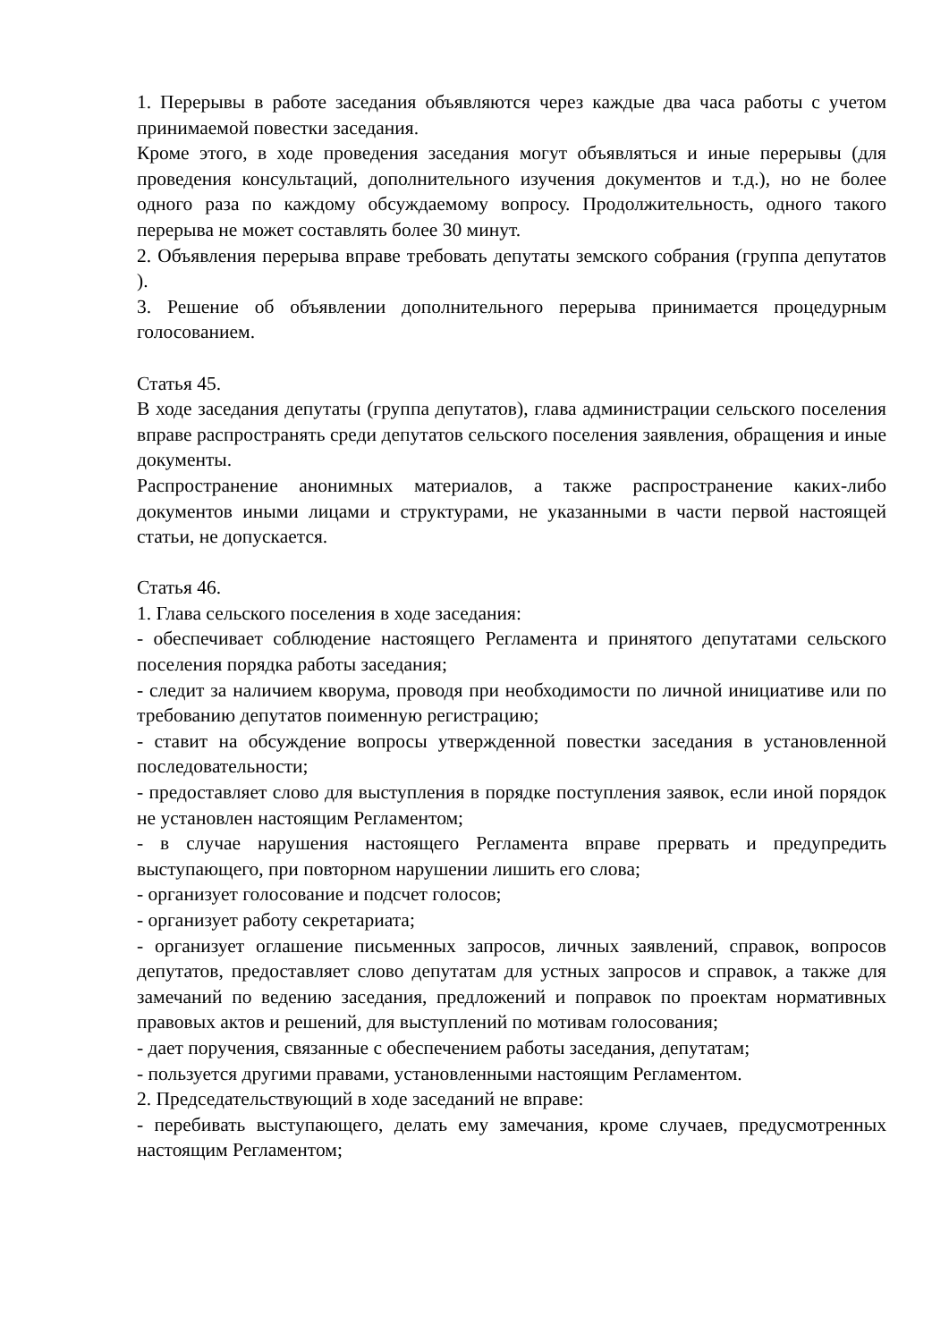1. Перерывы в работе заседания объявляются через каждые два часа работы с учетом принимаемой повестки заседания.
Кроме этого, в ходе проведения заседания могут объявляться и иные перерывы (для проведения консультаций, дополнительного изучения документов и т.д.), но не более одного раза по каждому обсуждаемому вопросу. Продолжительность, одного такого перерыва не может составлять более 30 минут.
2. Объявления перерыва вправе требовать депутаты земского собрания (группа депутатов ).
3. Решение об объявлении дополнительного перерыва принимается процедурным голосованием.
Статья 45.
В ходе заседания депутаты (группа депутатов), глава администрации сельского поселения вправе распространять среди депутатов сельского поселения заявления, обращения и иные документы.
Распространение анонимных материалов, а также распространение каких-либо документов иными лицами и структурами, не указанными в части первой настоящей статьи, не допускается.
Статья 46.
1. Глава сельского поселения в ходе заседания:
- обеспечивает соблюдение настоящего Регламента и принятого депутатами сельского поселения порядка работы заседания;
- следит за наличием кворума, проводя при необходимости по личной инициативе или по требованию депутатов поименную регистрацию;
- ставит на обсуждение вопросы утвержденной повестки заседания в установленной последовательности;
- предоставляет слово для выступления в порядке поступления заявок, если иной порядок не установлен настоящим Регламентом;
- в случае нарушения настоящего Регламента вправе прервать и предупредить выступающего, при повторном нарушении лишить его слова;
- организует голосование и подсчет голосов;
- организует работу секретариата;
- организует оглашение письменных запросов, личных заявлений, справок, вопросов депутатов, предоставляет слово депутатам для устных запросов и справок, а также для замечаний по ведению заседания, предложений и поправок по проектам нормативных правовых актов и решений, для выступлений по мотивам голосования;
- дает поручения, связанные с обеспечением работы заседания, депутатам;
- пользуется другими правами, установленными настоящим Регламентом.
2. Председательствующий в ходе заседаний не вправе:
- перебивать выступающего, делать ему замечания, кроме случаев, предусмотренных настоящим Регламентом;